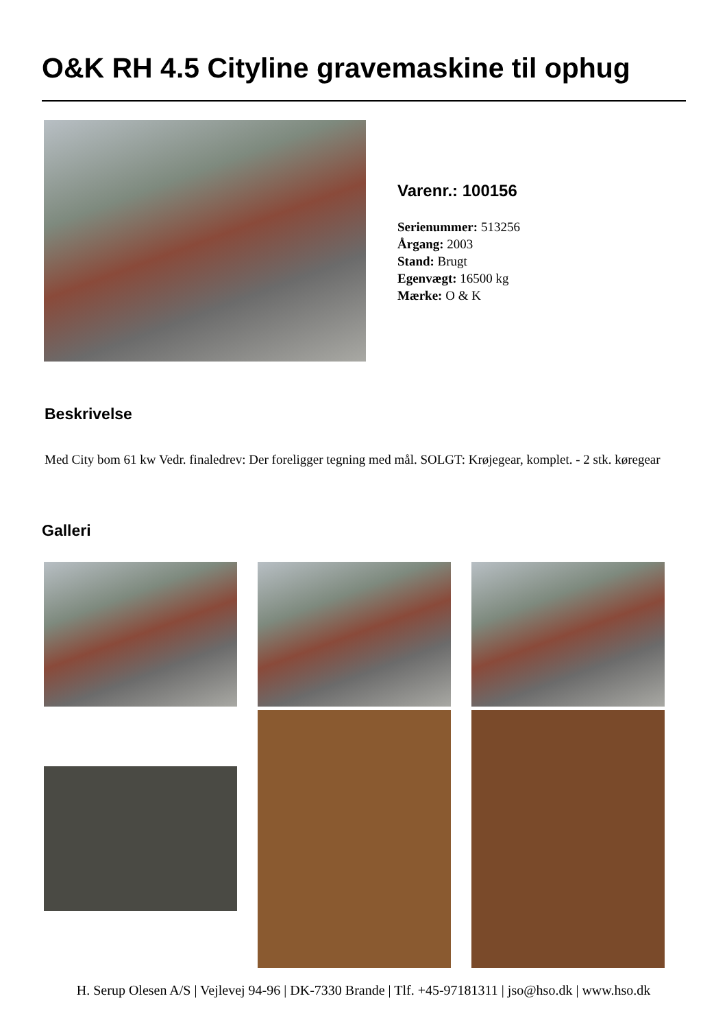O&K RH 4.5 Cityline gravemaskine til ophug
Varenr.: 100156
Serienummer: 513256
Årgang: 2003
Stand: Brugt
Egenvægt: 16500 kg
Mærke: O & K
Beskrivelse
Med City bom 61 kw Vedr. finaledrev: Der foreligger tegning med mål. SOLGT: Krøjegear, komplet. - 2 stk. køregear
Galleri
H. Serup Olesen A/S | Vejlevej 94-96 | DK-7330 Brande | Tlf. +45-97181311 | jso@hso.dk | www.hso.dk